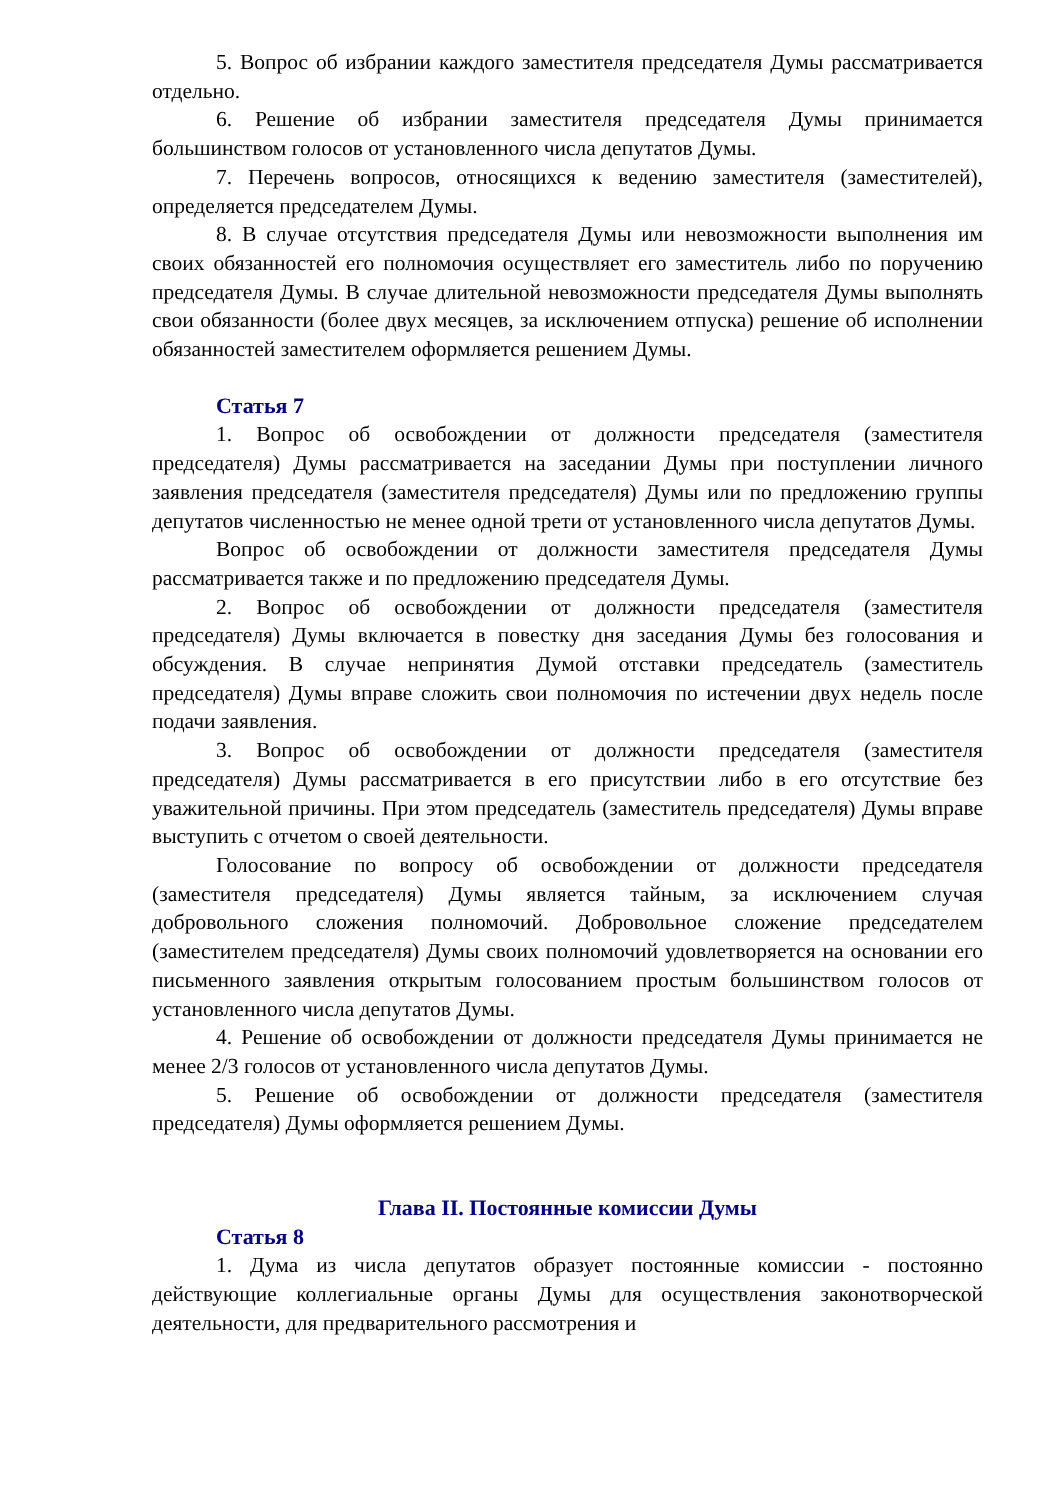5. Вопрос об избрании каждого заместителя председателя Думы рассматривается отдельно.
6. Решение об избрании заместителя председателя Думы принимается большинством голосов от установленного числа депутатов Думы.
7. Перечень вопросов, относящихся к ведению заместителя (заместителей), определяется председателем Думы.
8. В случае отсутствия председателя Думы или невозможности выполнения им своих обязанностей его полномочия осуществляет его заместитель либо по поручению председателя Думы. В случае длительной невозможности председателя Думы выполнять свои обязанности (более двух месяцев, за исключением отпуска) решение об исполнении обязанностей заместителем оформляется решением Думы.
Статья 7
1. Вопрос об освобождении от должности председателя (заместителя председателя) Думы рассматривается на заседании Думы при поступлении личного заявления председателя (заместителя председателя) Думы или по предложению группы депутатов численностью не менее одной трети от установленного числа депутатов Думы.
Вопрос об освобождении от должности заместителя председателя Думы рассматривается также и по предложению председателя Думы.
2. Вопрос об освобождении от должности председателя (заместителя председателя) Думы включается в повестку дня заседания Думы без голосования и обсуждения. В случае непринятия Думой отставки председатель (заместитель председателя) Думы вправе сложить свои полномочия по истечении двух недель после подачи заявления.
3. Вопрос об освобождении от должности председателя (заместителя председателя) Думы рассматривается в его присутствии либо в его отсутствие без уважительной причины. При этом председатель (заместитель председателя) Думы вправе выступить с отчетом о своей деятельности.
Голосование по вопросу об освобождении от должности председателя (заместителя председателя) Думы является тайным, за исключением случая добровольного сложения полномочий. Добровольное сложение председателем (заместителем председателя) Думы своих полномочий удовлетворяется на основании его письменного заявления открытым голосованием простым большинством голосов от установленного числа депутатов Думы.
4. Решение об освобождении от должности председателя Думы принимается не менее 2/3 голосов от установленного числа депутатов Думы.
5. Решение об освобождении от должности председателя (заместителя председателя) Думы оформляется решением Думы.
Глава II. Постоянные комиссии Думы
Статья 8
1. Дума из числа депутатов образует постоянные комиссии - постоянно действующие коллегиальные органы Думы для осуществления законотворческой деятельности, для предварительного рассмотрения и